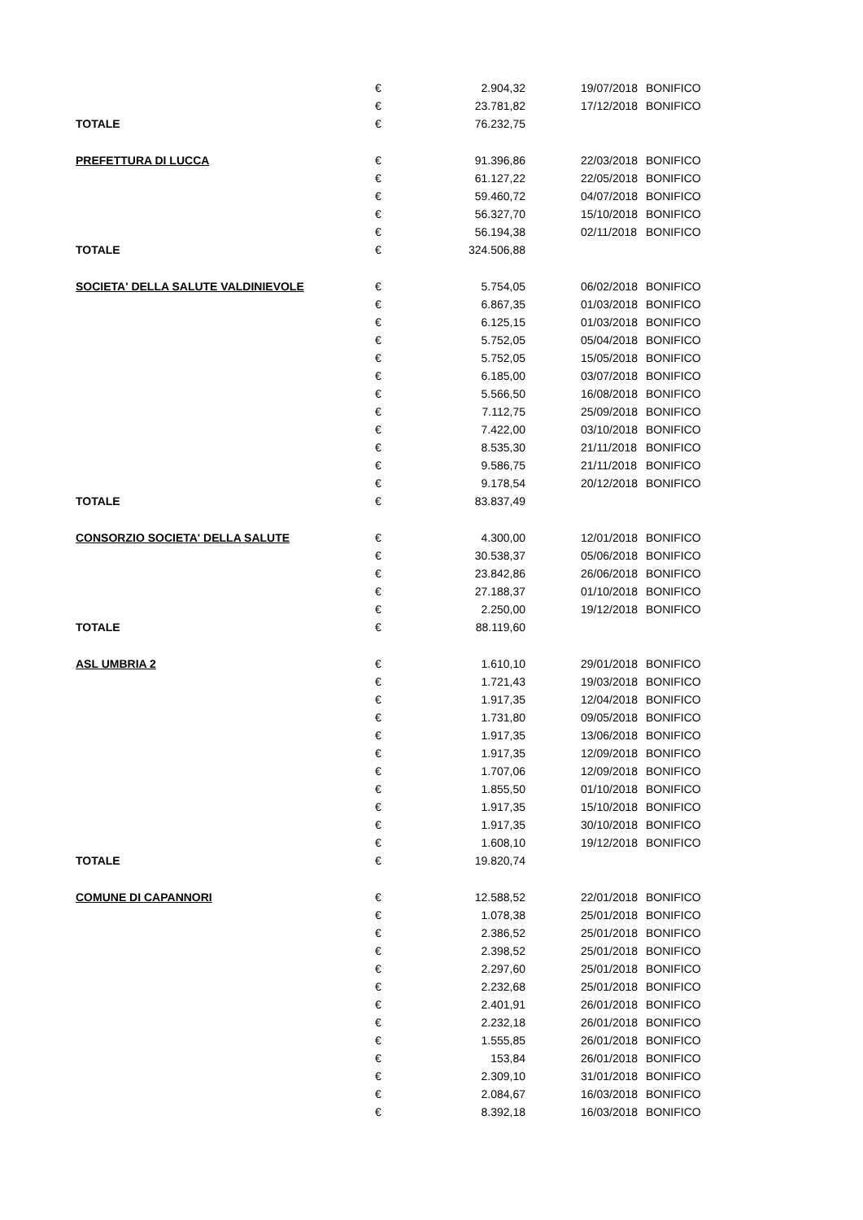| | € | 2.904,32 | 19/07/2018 | BONIFICO |
| | € | 23.781,82 | 17/12/2018 | BONIFICO |
| TOTALE | € | 76.232,75 | | |
| PREFETTURA DI LUCCA | € | 91.396,86 | 22/03/2018 | BONIFICO |
| | € | 61.127,22 | 22/05/2018 | BONIFICO |
| | € | 59.460,72 | 04/07/2018 | BONIFICO |
| | € | 56.327,70 | 15/10/2018 | BONIFICO |
| | € | 56.194,38 | 02/11/2018 | BONIFICO |
| TOTALE | € | 324.506,88 | | |
| SOCIETA' DELLA SALUTE VALDINIEVOLE | € | 5.754,05 | 06/02/2018 | BONIFICO |
| | € | 6.867,35 | 01/03/2018 | BONIFICO |
| | € | 6.125,15 | 01/03/2018 | BONIFICO |
| | € | 5.752,05 | 05/04/2018 | BONIFICO |
| | € | 5.752,05 | 15/05/2018 | BONIFICO |
| | € | 6.185,00 | 03/07/2018 | BONIFICO |
| | € | 5.566,50 | 16/08/2018 | BONIFICO |
| | € | 7.112,75 | 25/09/2018 | BONIFICO |
| | € | 7.422,00 | 03/10/2018 | BONIFICO |
| | € | 8.535,30 | 21/11/2018 | BONIFICO |
| | € | 9.586,75 | 21/11/2018 | BONIFICO |
| | € | 9.178,54 | 20/12/2018 | BONIFICO |
| TOTALE | € | 83.837,49 | | |
| CONSORZIO SOCIETA' DELLA SALUTE | € | 4.300,00 | 12/01/2018 | BONIFICO |
| | € | 30.538,37 | 05/06/2018 | BONIFICO |
| | € | 23.842,86 | 26/06/2018 | BONIFICO |
| | € | 27.188,37 | 01/10/2018 | BONIFICO |
| | € | 2.250,00 | 19/12/2018 | BONIFICO |
| TOTALE | € | 88.119,60 | | |
| ASL UMBRIA 2 | € | 1.610,10 | 29/01/2018 | BONIFICO |
| | € | 1.721,43 | 19/03/2018 | BONIFICO |
| | € | 1.917,35 | 12/04/2018 | BONIFICO |
| | € | 1.731,80 | 09/05/2018 | BONIFICO |
| | € | 1.917,35 | 13/06/2018 | BONIFICO |
| | € | 1.917,35 | 12/09/2018 | BONIFICO |
| | € | 1.707,06 | 12/09/2018 | BONIFICO |
| | € | 1.855,50 | 01/10/2018 | BONIFICO |
| | € | 1.917,35 | 15/10/2018 | BONIFICO |
| | € | 1.917,35 | 30/10/2018 | BONIFICO |
| | € | 1.608,10 | 19/12/2018 | BONIFICO |
| TOTALE | € | 19.820,74 | | |
| COMUNE DI CAPANNORI | € | 12.588,52 | 22/01/2018 | BONIFICO |
| | € | 1.078,38 | 25/01/2018 | BONIFICO |
| | € | 2.386,52 | 25/01/2018 | BONIFICO |
| | € | 2.398,52 | 25/01/2018 | BONIFICO |
| | € | 2.297,60 | 25/01/2018 | BONIFICO |
| | € | 2.232,68 | 25/01/2018 | BONIFICO |
| | € | 2.401,91 | 26/01/2018 | BONIFICO |
| | € | 2.232,18 | 26/01/2018 | BONIFICO |
| | € | 1.555,85 | 26/01/2018 | BONIFICO |
| | € | 153,84 | 26/01/2018 | BONIFICO |
| | € | 2.309,10 | 31/01/2018 | BONIFICO |
| | € | 2.084,67 | 16/03/2018 | BONIFICO |
| | € | 8.392,18 | 16/03/2018 | BONIFICO |